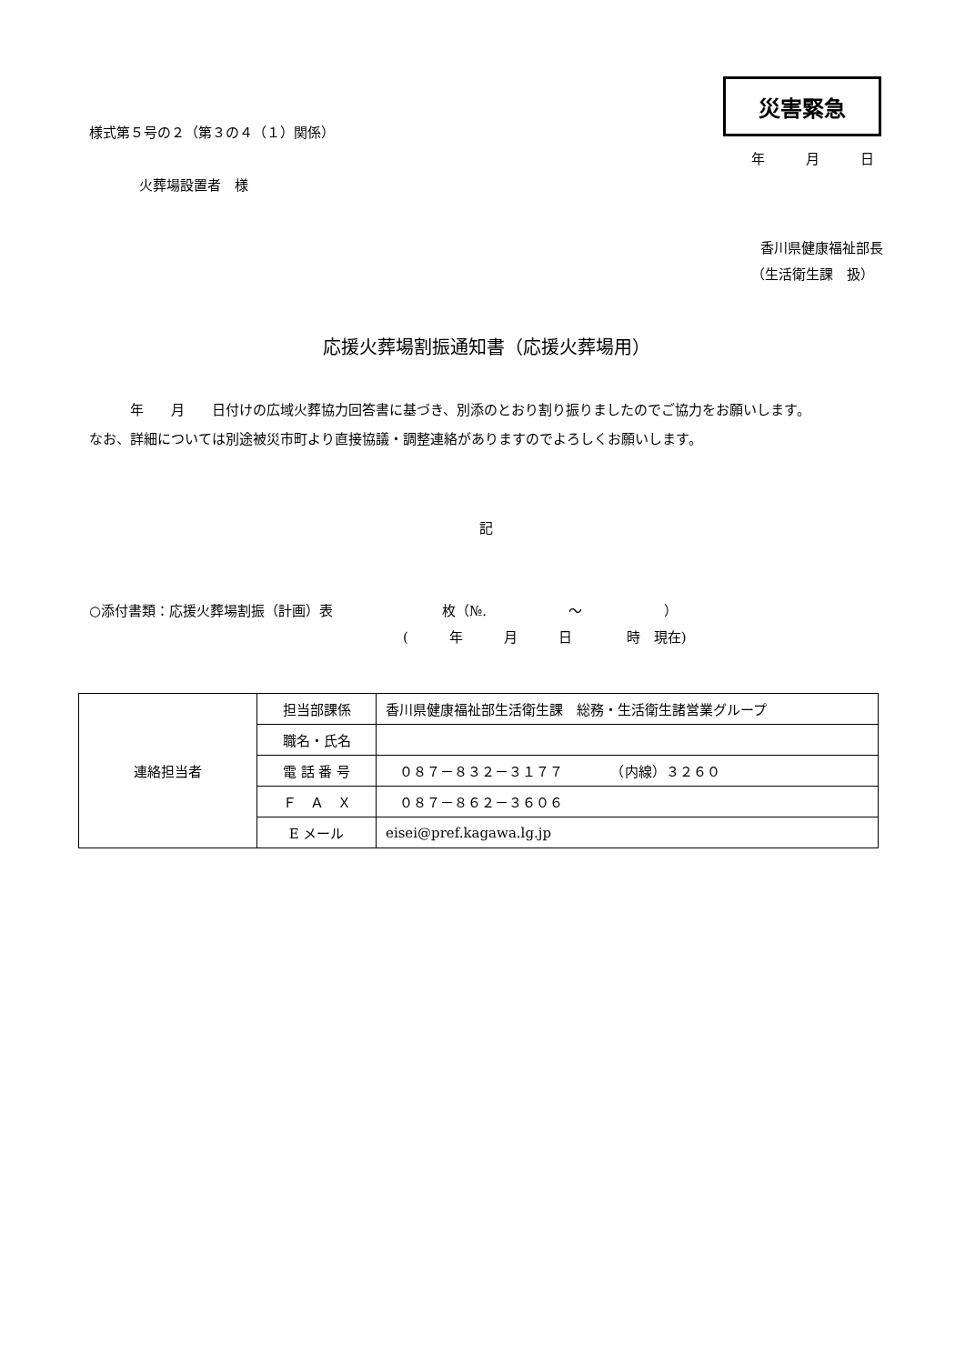災害緊急
様式第５号の２（第３の４（１）関係）
年　　　月　　　日
火葬場設置者　様
香川県健康福祉部長
（生活衛生課　扱）
応援火葬場割振通知書（応援火葬場用）
　　　年　　月　　日付けの広域火葬協力回答書に基づき、別添のとおり割り振りましたのでご協力をお願いします。
なお、詳細については別途被災市町より直接協議・調整連絡がありますのでよろしくお願いします。
記
○添付書類：応援火葬場割振（計画）表　　　　　　　　枚（№.　　　　　　～　　　　　　）
(　　　年　　　月　　　日　　　　時　現在)
| 連絡担当者 | 担当部課係 | 香川県健康福祉部生活衛生課 総務・生活衛生諸営業グループ |
| | 職名・氏名 | |
| | 電 話 番 号 | ０８７－８３２－３１７７ （内線）３２６０ |
| | Ｆ Ａ Ｘ | ０８７－８６２－３６０６ |
| | E メール | eisei@pref.kagawa.lg.jp |